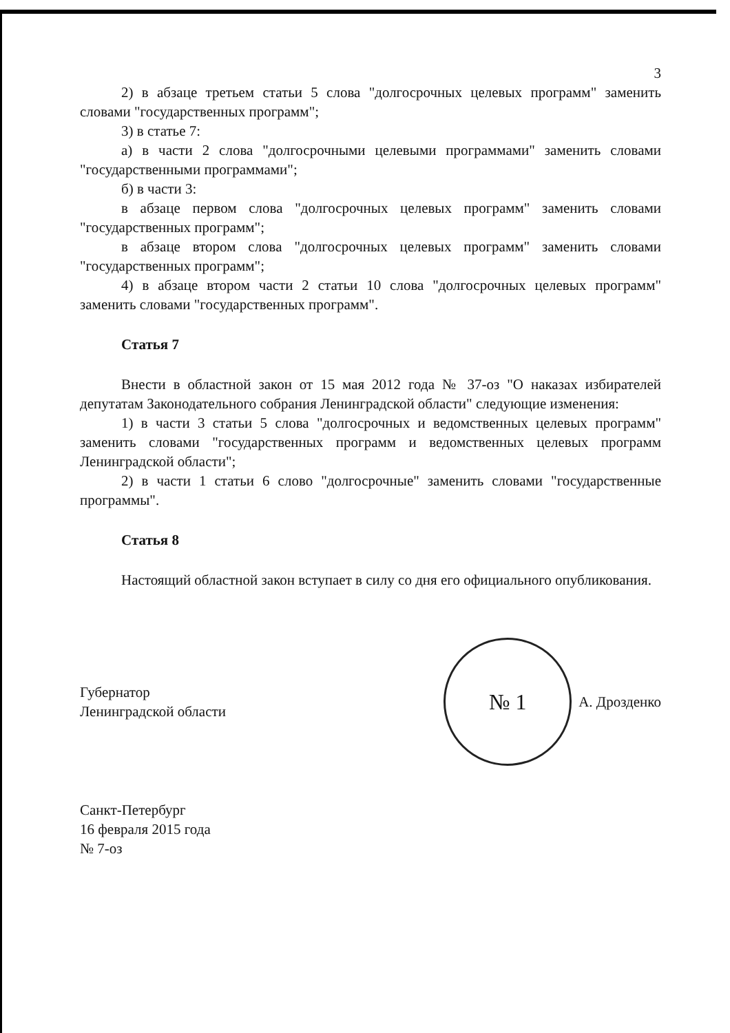3
2) в абзаце третьем статьи 5 слова "долгосрочных целевых программ" заменить словами "государственных программ";
3) в статье 7:
а) в части 2 слова "долгосрочными целевыми программами" заменить словами "государственными программами";
б) в части 3:
в абзаце первом слова "долгосрочных целевых программ" заменить словами "государственных программ";
в абзаце втором слова "долгосрочных целевых программ" заменить словами "государственных программ";
4) в абзаце втором части 2 статьи 10 слова "долгосрочных целевых программ" заменить словами "государственных программ".
Статья 7
Внести в областной закон от 15 мая 2012 года № 37-оз "О наказах избирателей депутатам Законодательного собрания Ленинградской области" следующие изменения:
1) в части 3 статьи 5 слова "долгосрочных и ведомственных целевых программ" заменить словами "государственных программ и ведомственных целевых программ Ленинградской области";
2) в части 1 статьи 6 слово "долгосрочные" заменить словами "государственные программы".
Статья 8
Настоящий областной закон вступает в силу со дня его официального опубликования.
Губернатор
Ленинградской области
№ 1
А. Дрозденко
Санкт-Петербург
16 февраля 2015 года
№ 7-оз